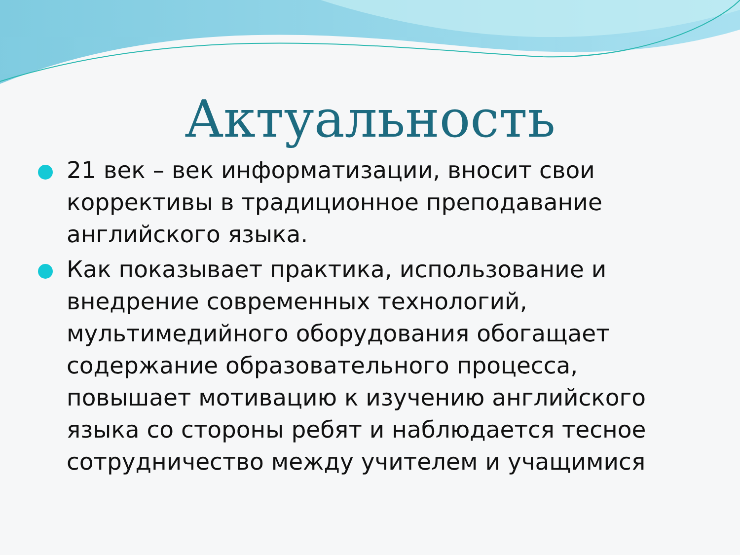Актуальность
21 век – век информатизации, вносит свои коррективы в традиционное преподавание английского языка.
Как показывает практика, использование и внедрение современных технологий, мультимедийного оборудования обогащает содержание образовательного процесса, повышает мотивацию к изучению английского языка со стороны ребят и наблюдается тесное сотрудничество между учителем и учащимися